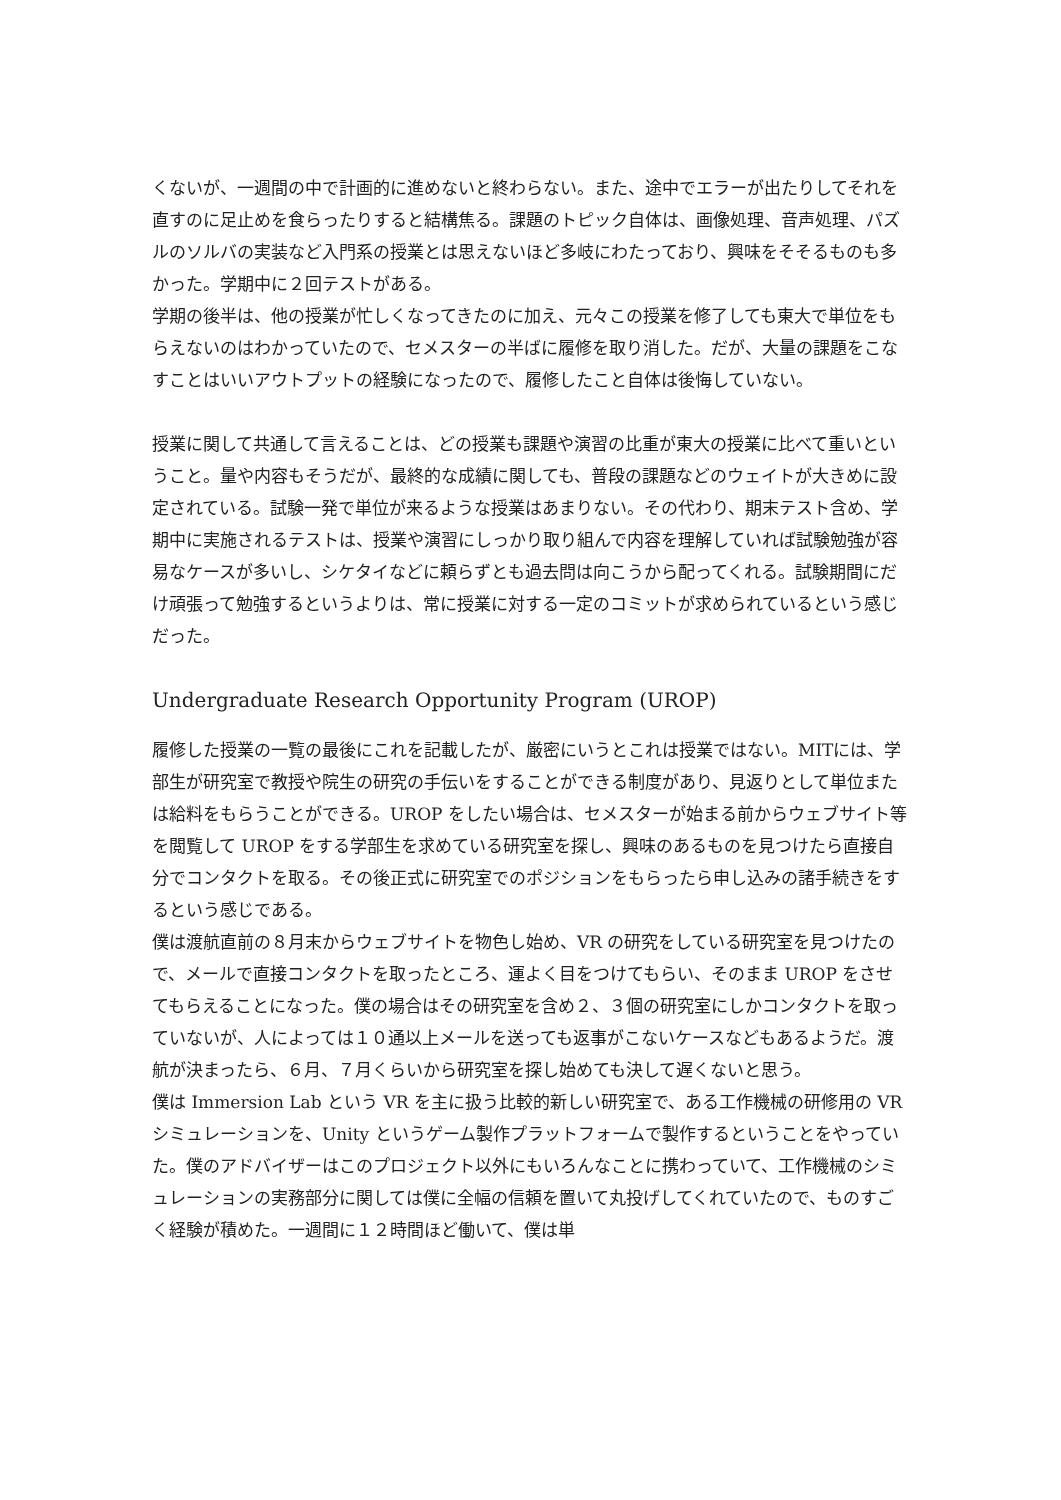くないが、一週間の中で計画的に進めないと終わらない。また、途中でエラーが出たりしてそれを直すのに足止めを食らったりすると結構焦る。課題のトピック自体は、画像処理、音声処理、パズルのソルバの実装など入門系の授業とは思えないほど多岐にわたっており、興味をそそるものも多かった。学期中に２回テストがある。
学期の後半は、他の授業が忙しくなってきたのに加え、元々この授業を修了しても東大で単位をもらえないのはわかっていたので、セメスターの半ばに履修を取り消した。だが、大量の課題をこなすことはいいアウトプットの経験になったので、履修したこと自体は後悔していない。
授業に関して共通して言えることは、どの授業も課題や演習の比重が東大の授業に比べて重いということ。量や内容もそうだが、最終的な成績に関しても、普段の課題などのウェイトが大きめに設定されている。試験一発で単位が来るような授業はあまりない。その代わり、期末テスト含め、学期中に実施されるテストは、授業や演習にしっかり取り組んで内容を理解していれば試験勉強が容易なケースが多いし、シケタイなどに頼らずとも過去問は向こうから配ってくれる。試験期間にだけ頑張って勉強するというよりは、常に授業に対する一定のコミットが求められているという感じだった。
Undergraduate Research Opportunity Program (UROP)
履修した授業の一覧の最後にこれを記載したが、厳密にいうとこれは授業ではない。MITには、学部生が研究室で教授や院生の研究の手伝いをすることができる制度があり、見返りとして単位または給料をもらうことができる。UROP をしたい場合は、セメスターが始まる前からウェブサイト等を閲覧して UROP をする学部生を求めている研究室を探し、興味のあるものを見つけたら直接自分でコンタクトを取る。その後正式に研究室でのポジションをもらったら申し込みの諸手続きをするという感じである。
僕は渡航直前の８月末からウェブサイトを物色し始め、VR の研究をしている研究室を見つけたので、メールで直接コンタクトを取ったところ、運よく目をつけてもらい、そのまま UROP をさせてもらえることになった。僕の場合はその研究室を含め２、３個の研究室にしかコンタクトを取っていないが、人によっては１０通以上メールを送っても返事がこないケースなどもあるようだ。渡航が決まったら、６月、７月くらいから研究室を探し始めても決して遅くないと思う。
僕は Immersion Lab という VR を主に扱う比較的新しい研究室で、ある工作機械の研修用の VR シミュレーションを、Unity というゲーム製作プラットフォームで製作するということをやっていた。僕のアドバイザーはこのプロジェクト以外にもいろんなことに携わっていて、工作機械のシミュレーションの実務部分に関しては僕に全幅の信頼を置いて丸投げしてくれていたので、ものすごく経験が積めた。一週間に１２時間ほど働いて、僕は単